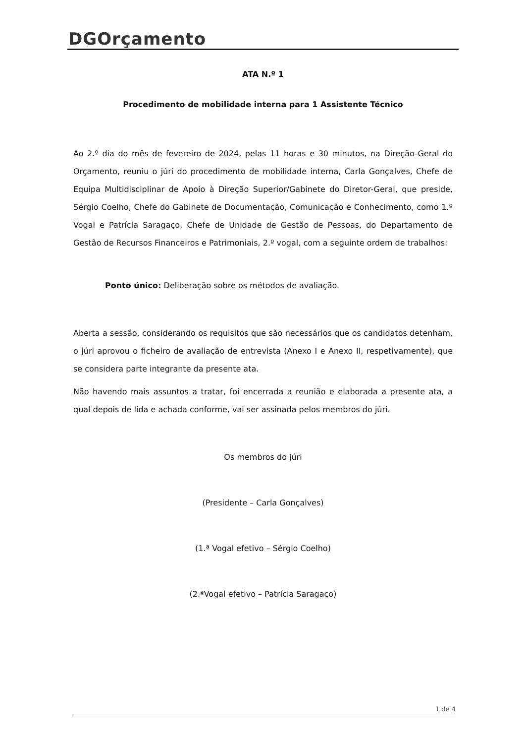DGOrçamento
ATA N.º 1
Procedimento de mobilidade interna para 1 Assistente Técnico
Ao 2.º dia do mês de fevereiro de 2024, pelas 11 horas e 30 minutos, na Direção-Geral do Orçamento, reuniu o júri do procedimento de mobilidade interna, Carla Gonçalves, Chefe de Equipa Multidisciplinar de Apoio à Direção Superior/Gabinete do Diretor-Geral, que preside, Sérgio Coelho, Chefe do Gabinete de Documentação, Comunicação e Conhecimento, como 1.º Vogal e Patrícia Saragaço, Chefe de Unidade de Gestão de Pessoas, do Departamento de Gestão de Recursos Financeiros e Patrimoniais, 2.º vogal, com a seguinte ordem de trabalhos:
Ponto único: Deliberação sobre os métodos de avaliação.
Aberta a sessão, considerando os requisitos que são necessários que os candidatos detenham, o júri aprovou o ficheiro de avaliação de entrevista (Anexo I e Anexo II, respetivamente), que se considera parte integrante da presente ata.
Não havendo mais assuntos a tratar, foi encerrada a reunião e elaborada a presente ata, a qual depois de lida e achada conforme, vai ser assinada pelos membros do júri.
Os membros do júri
(Presidente – Carla Gonçalves)
(1.ª Vogal efetivo – Sérgio Coelho)
(2.ªVogal efetivo – Patrícia Saragaço)
1 de 4